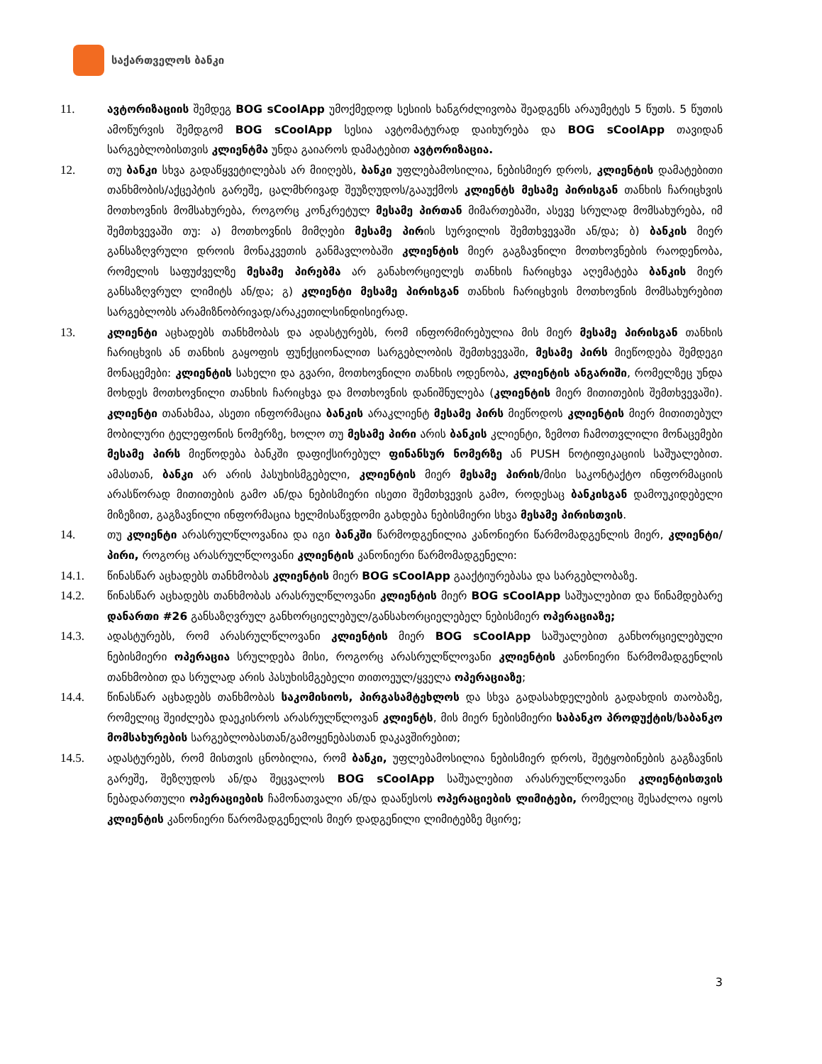საქართველოს ბანკი
11. ავტორიზაციის შემდეგ BOG sCoolApp უმოქმედოდ სესიის ხანგრძლივობა შეადგენს არაუმეტეს 5 წუთს. 5 წუთის ამოწურვის შემდგომ BOG sCoolApp სესია ავტომატურად დაიხურება და BOG sCoolApp თავიდან სარგებლობისთვის კლიენტმა უნდა გაიაროს დამატებით ავტორიზაცია.
12. თუ ბანკი სხვა გადაწყვეტილებას არ მიიღებს, ბანკი უფლებამოსილია, ნებისმიერ დროს, კლიენტის დამატებითი თანხმობის/აქცეპტის გარეშე, ცალმხრივად შეუზღუდოს/გააუქმოს კლიენტს მესამე პირისგან თანხის ჩარიცხვის მოთხოვნის მომსახურება, როგორც კონკრეტულ მესამე პირთან მიმართებაში, ასევე სრულად მომსახურება, იმ შემთხვევაში თუ: ა) მოთხოვნის მიმღები მესამე პირის სურვილის შემთხვევაში ან/და; ბ) ბანკის მიერ განსაზღვრული დროის მონაკვეთის განმავლობაში კლიენტის მიერ გაგზავნილი მოთხოვნების რაოდენობა, რომელის საფუძველზე მესამე პირებმა არ განახორციელეს თანხის ჩარიცხვა აღემატება ბანკის მიერ განსაზღვრულ ლიმიტს ან/და; გ) კლიენტი მესამე პირისგან თანხის ჩარიცხვის მოთხოვნის მომსახურებით სარგებლობს არამიზნობრივად/არაკეთილსინდისიერად.
13. კლიენტი აცხადებს თანხმობას და ადასტურებს, რომ ინფორმირებულია მის მიერ მესამე პირისგან თანხის ჩარიცხვის ან თანხის გაყოფის ფუნქციონალით სარგებლობის შემთხვევაში, მესამე პირს მიეწოდება შემდეგი მონაცემები: კლიენტის სახელი და გვარი, მოთხოვნილი თანხის ოდენობა, კლიენტის ანგარიში, რომელზეც უნდა მოხდეს მოთხოვნილი თანხის ჩარიცხვა და მოთხოვნის დანიშნულება (კლიენტის მიერ მითითების შემთხვევაში). კლიენტი თანახმაა, ასეთი ინფორმაცია ბანკის არაკლიენტ მესამე პირს მიეწოდოს კლიენტის მიერ მითითებულ მობილური ტელეფონის ნომერზე, ხოლო თუ მესამე პირი არის ბანკის კლიენტი, ზემოთ ჩამოთვლილი მონაცემები მესამე პირს მიეწოდება ბანკში დაფიქსირებულ ფინანსურ ნომერზე ან PUSH ნოტიფიკაციის საშუალებით. ამასთან, ბანკი არ არის პასუხისმგებელი, კლიენტის მიერ მესამე პირის/მისი საკონტაქტო ინფორმაციის არასწორად მითითების გამო ან/და ნებისმიერი ისეთი შემთხვევის გამო, როდესაც ბანკისგან დამოუკიდებელი მიზეზით, გაგზავნილი ინფორმაცია ხელმისაწვდომი გახდება ნებისმიერი სხვა მესამე პირისთვის.
14. თუ კლიენტი არასრულწლოვანია და იგი ბანკში წარმოდგენილია კანონიერი წარმომადგენლის მიერ, კლიენტი/პირი, როგორც არასრულწლოვანი კლიენტის კანონიერი წარმომადგენელი:
14.1. წინასწარ აცხადებს თანხმობას კლიენტის მიერ BOG sCoolApp გააქტიურებასა და სარგებლობაზე.
14.2. წინასწარ აცხადებს თანხმობას არასრულწლოვანი კლიენტის მიერ BOG sCoolApp საშუალებით და წინამდებარე დანართი #26 განსაზღვრულ განხორციელებულ/განსახორციელებელ ნებისმიერ ოპერაციაზე;
14.3. ადასტურებს, რომ არასრულწლოვანი კლიენტის მიერ BOG sCoolApp საშუალებით განხორციელებული ნებისმიერი ოპერაცია სრულდება მისი, როგორც არასრულწლოვანი კლიენტის კანონიერი წარმომადგენლის თანხმობით და სრულად არის პასუხისმგებელი თითოეულ/ყველა ოპერაციაზე;
14.4. წინასწარ აცხადებს თანხმობას საკომისიოს, პირგასამტეხლოს და სხვა გადასახდელების გადახდის თაობაზე, რომელიც შეიძლება დაეკისროს არასრულწლოვან კლიენტს, მის მიერ ნებისმიერი საბანკო პროდუქტის/საბანკო მომსახურების სარგებლობასთან/გამოყენებასთან დაკავშირებით;
14.5. ადასტურებს, რომ მისთვის ცნობილია, რომ ბანკი, უფლებამოსილია ნებისმიერ დროს, შეტყობინების გაგზავნის გარეშე, შეზღუდოს ან/და შეცვალოს BOG sCoolApp საშუალებით არასრულწლოვანი კლიენტისთვის ნებადართული ოპერაციების ჩამონათვალი ან/და დააწესოს ოპერაციების ლიმიტები, რომელიც შესაძლოა იყოს კლიენტის კანონიერი წარომადგენელის მიერ დადგენილი ლიმიტებზე მცირე;
3